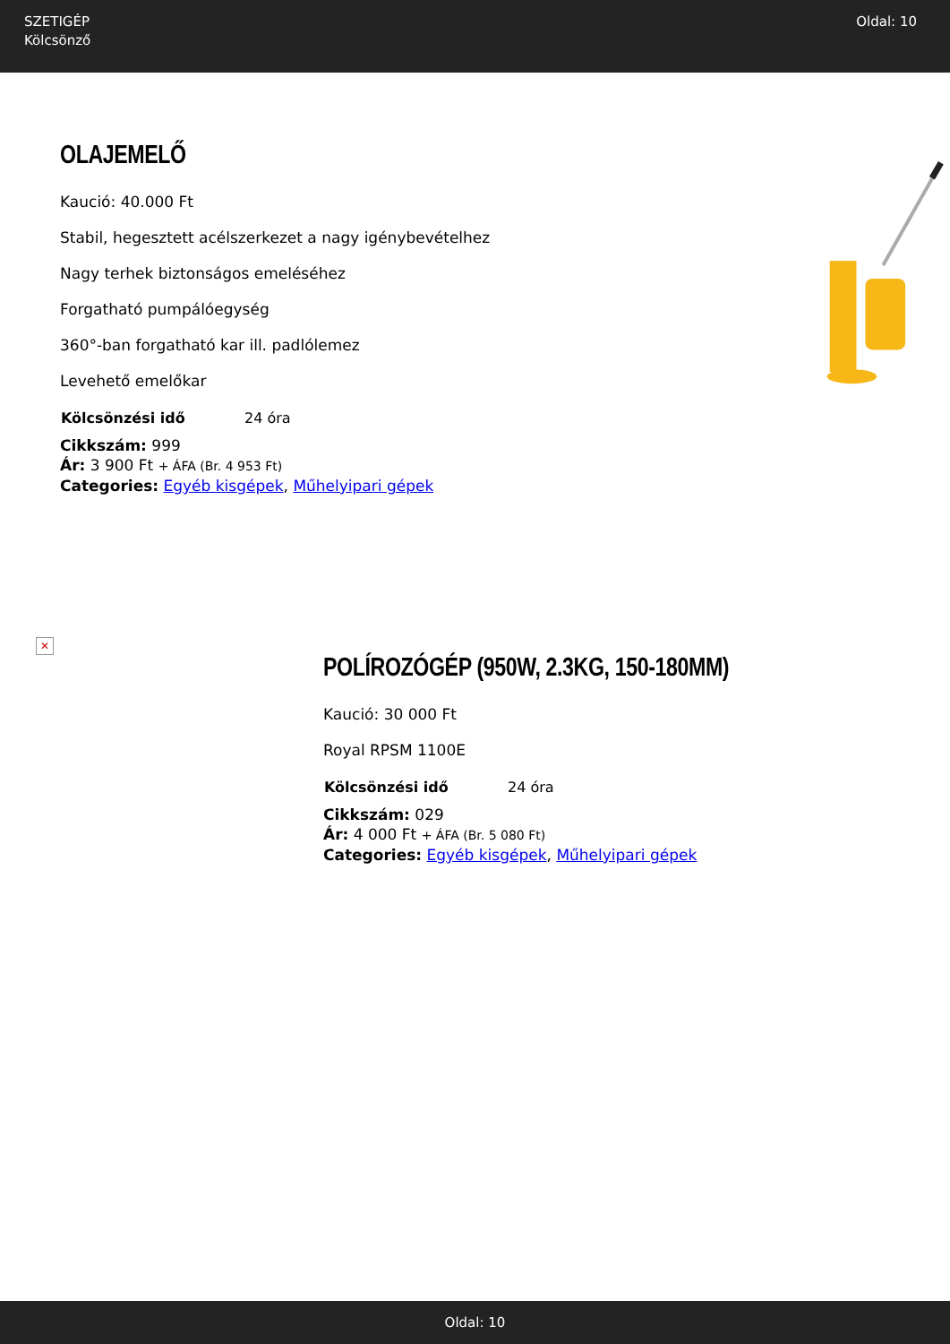SZETIGÉP
Kölcsönző
Oldal: 10
OLAJEMELŐ
Kaució: 40.000 Ft
Stabil, hegesztett acélszerkezet a nagy igénybevételhez
Nagy terhek biztonságos emeléséhez
Forgatható pumpálóegység
360°-ban forgatható kar ill. padlólemez
Levehető emelőkar
| Kölcsönzési idő | 24 óra |
Cikkszám: 999
Ár: 3 900 Ft + ÁFA (Br. 4 953 Ft)
Categories: Egyéb kisgépek, Műhelyipari gépek
✕
POLÍROZÓGÉP (950W, 2.3KG, 150-180MM)
Kaució: 30 000 Ft
Royal RPSM 1100E
| Kölcsönzési idő | 24 óra |
Cikkszám: 029
Ár: 4 000 Ft + ÁFA (Br. 5 080 Ft)
Categories: Egyéb kisgépek, Műhelyipari gépek
Oldal: 10